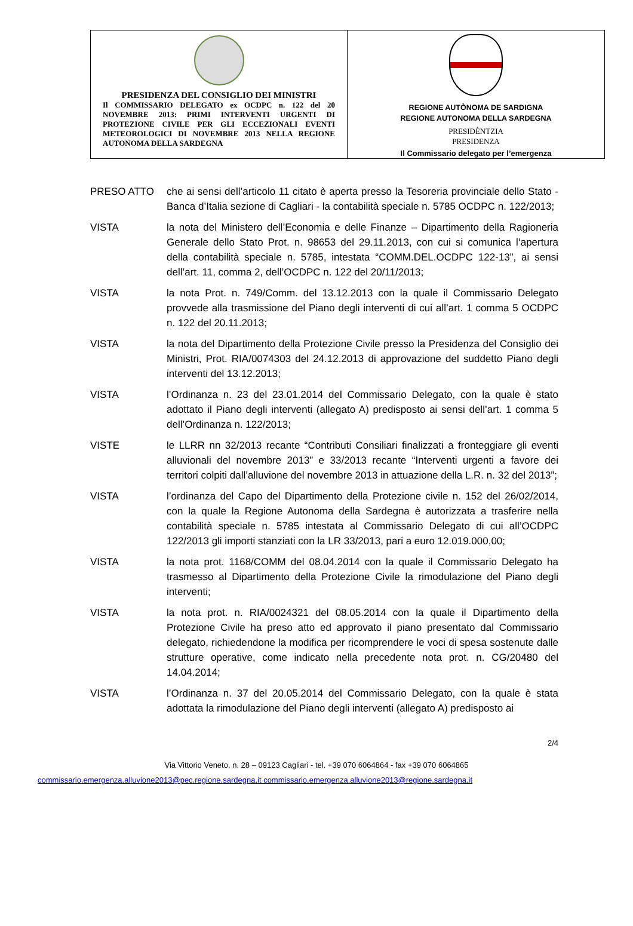PRESIDENZA DEL CONSIGLIO DEI MINISTRI
Il COMMISSARIO DELEGATO ex OCDPC n. 122 del 20 NOVEMBRE 2013: PRIMI INTERVENTI URGENTI DI PROTEZIONE CIVILE PER GLI ECCEZIONALI EVENTI METEOROLOGICI DI NOVEMBRE 2013 NELLA REGIONE AUTONOMA DELLA SARDEGNA
REGIONE AUTÒNOMA DE SARDIGNA
REGIONE AUTONOMA DELLA SARDEGNA
PRESIDÈNTZIA
PRESIDENZA
Il Commissario delegato per l’emergenza
PRESO ATTO che ai sensi dell’articolo 11 citato è aperta presso la Tesoreria provinciale dello Stato - Banca d’Italia sezione di Cagliari - la contabilità speciale n. 5785 OCDPC n. 122/2013;
VISTA la nota del Ministero dell’Economia e delle Finanze – Dipartimento della Ragioneria Generale dello Stato Prot. n. 98653 del 29.11.2013, con cui si comunica l’apertura della contabilità speciale n. 5785, intestata “COMM.DEL.OCDPC 122-13”, ai sensi dell’art. 11, comma 2, dell’OCDPC n. 122 del 20/11/2013;
VISTA la nota Prot. n. 749/Comm. del 13.12.2013 con la quale il Commissario Delegato provvede alla trasmissione del Piano degli interventi di cui all’art. 1 comma 5 OCDPC n. 122 del 20.11.2013;
VISTA la nota del Dipartimento della Protezione Civile presso la Presidenza del Consiglio dei Ministri, Prot. RIA/0074303 del 24.12.2013 di approvazione del suddetto Piano degli interventi del 13.12.2013;
VISTA l’Ordinanza n. 23 del 23.01.2014 del Commissario Delegato, con la quale è stato adottato il Piano degli interventi (allegato A) predisposto ai sensi dell’art. 1 comma 5 dell’Ordinanza n. 122/2013;
VISTE le LLRR nn 32/2013 recante “Contributi Consiliari finalizzati a fronteggiare gli eventi alluvionali del novembre 2013” e 33/2013 recante “Interventi urgenti a favore dei territori colpiti dall’alluvione del novembre 2013 in attuazione della L.R. n. 32 del 2013”;
VISTA l’ordinanza del Capo del Dipartimento della Protezione civile n. 152 del 26/02/2014, con la quale la Regione Autonoma della Sardegna è autorizzata a trasferire nella contabilità speciale n. 5785 intestata al Commissario Delegato di cui all’OCDPC 122/2013 gli importi stanziati con la LR 33/2013, pari a euro 12.019.000,00;
VISTA la nota prot. 1168/COMM del 08.04.2014 con la quale il Commissario Delegato ha trasmesso al Dipartimento della Protezione Civile la rimodulazione del Piano degli interventi;
VISTA la nota prot. n. RIA/0024321 del 08.05.2014 con la quale il Dipartimento della Protezione Civile ha preso atto ed approvato il piano presentato dal Commissario delegato, richiedendone la modifica per ricomprendere le voci di spesa sostenute dalle strutture operative, come indicato nella precedente nota prot. n. CG/20480 del 14.04.2014;
VISTA l’Ordinanza n. 37 del 20.05.2014 del Commissario Delegato, con la quale è stata adottata la rimodulazione del Piano degli interventi (allegato A) predisposto ai
2/4
Via Vittorio Veneto, n. 28 – 09123 Cagliari - tel. +39 070 6064864 - fax +39 070 6064865
commissario.emergenza.alluvione2013@pec.regione.sardegna.it commissario.emergenza.alluvione2013@regione.sardegna.it